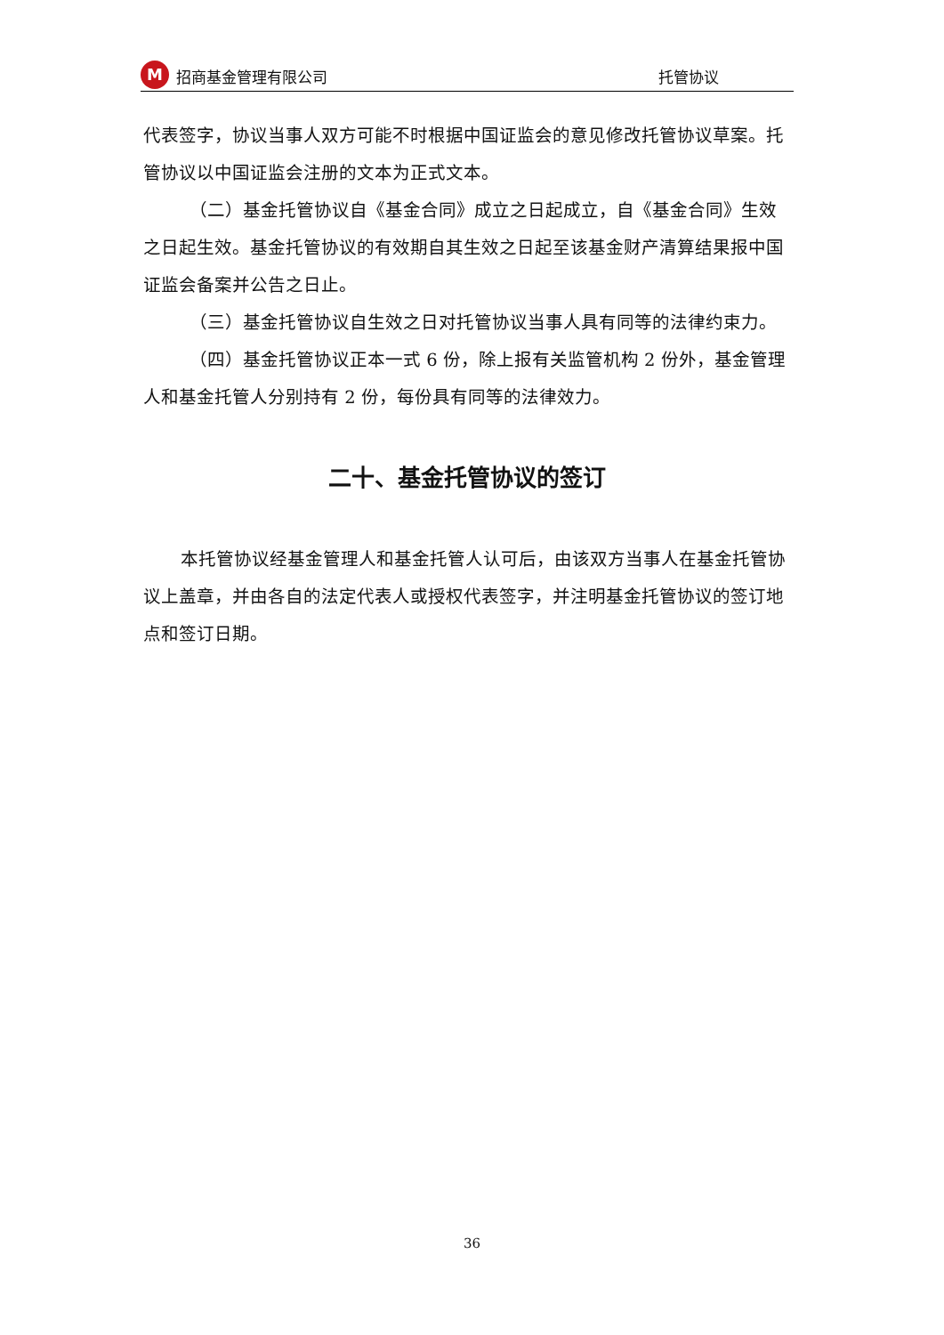M
招商基金管理有限公司
托管协议
代表签字，协议当事人双方可能不时根据中国证监会的意见修改托管协议草案。托管协议以中国证监会注册的文本为正式文本。
（二）基金托管协议自《基金合同》成立之日起成立，自《基金合同》生效之日起生效。基金托管协议的有效期自其生效之日起至该基金财产清算结果报中国证监会备案并公告之日止。
（三）基金托管协议自生效之日对托管协议当事人具有同等的法律约束力。
（四）基金托管协议正本一式 6 份，除上报有关监管机构 2 份外，基金管理人和基金托管人分别持有 2 份，每份具有同等的法律效力。
二十、基金托管协议的签订
本托管协议经基金管理人和基金托管人认可后，由该双方当事人在基金托管协议上盖章，并由各自的法定代表人或授权代表签字，并注明基金托管协议的签订地点和签订日期。
36